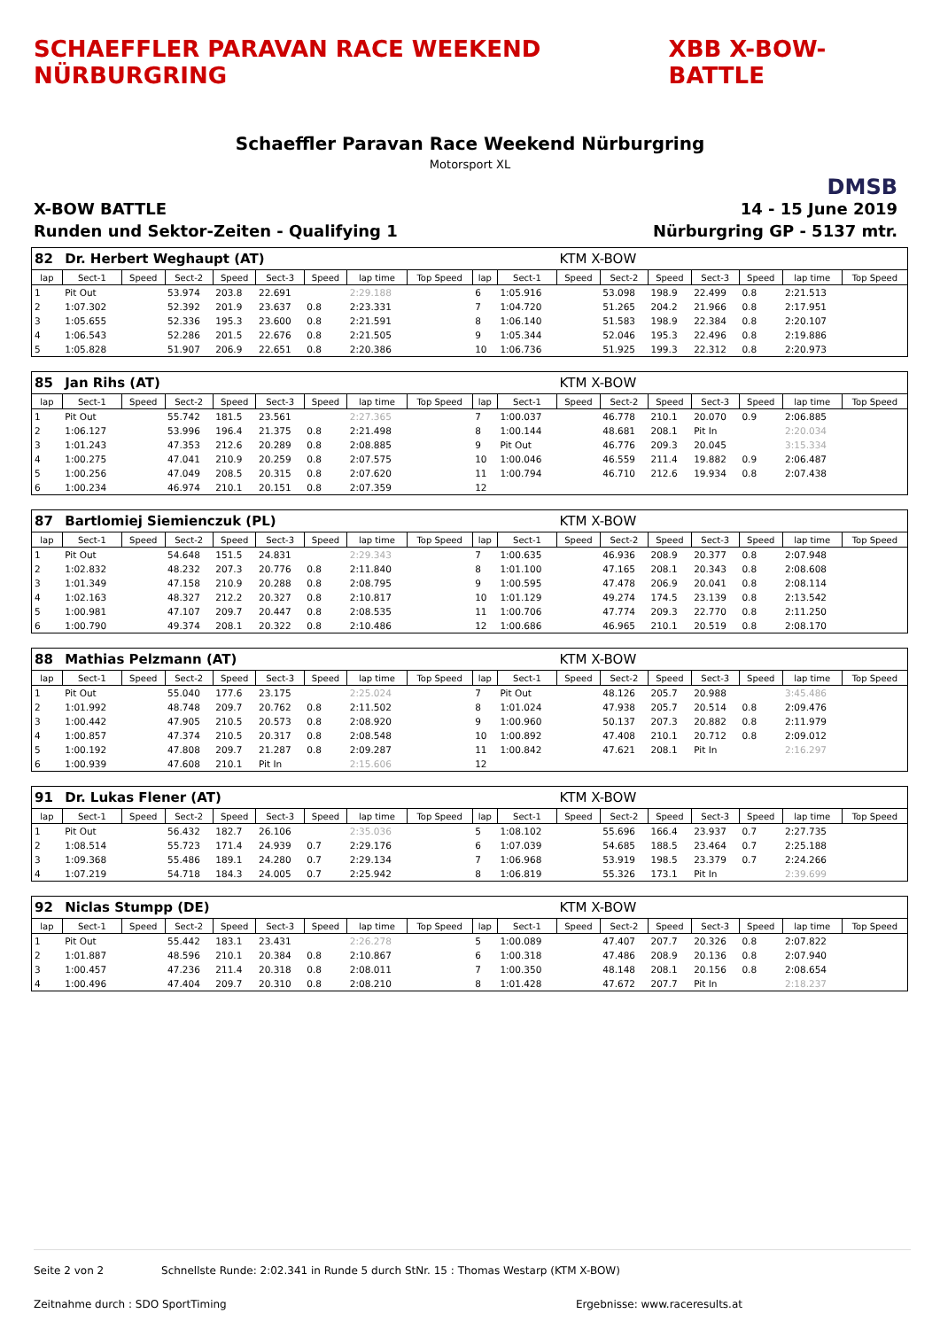SCHAEFFLER PARAVAN RACE WEEKEND NÜRBURGRING
XBB X-BOW-BATTLE
Schaeffler Paravan Race Weekend Nürburgring
Motorsport XL
DMSB
X-BOW BATTLE 14 - 15 June 2019
Runden und Sektor-Zeiten - Qualifying 1
Nürburgring GP - 5137 mtr.
| 82 | Dr. Herbert Weghaupt (AT) | | | | | | | | | | KTM X-BOW | | | | | | |
| lap | Sect-1 | Speed | Sect-2 | Speed | Sect-3 | Speed | lap time | Top Speed | lap | Sect-1 | Speed | Sect-2 | Speed | Sect-3 | Speed | lap time | Top Speed |
| 1 | Pit Out | | 53.974 | 203.8 | 22.691 | | 2:29.188 | | 6 | 1:05.916 | | 53.098 | 198.9 | 22.499 | 0.8 | 2:21.513 | |
| 2 | 1:07.302 | | 52.392 | 201.9 | 23.637 | 0.8 | 2:23.331 | | 7 | 1:04.720 | | 51.265 | 204.2 | 21.966 | 0.8 | 2:17.951 | |
| 3 | 1:05.655 | | 52.336 | 195.3 | 23.600 | 0.8 | 2:21.591 | | 8 | 1:06.140 | | 51.583 | 198.9 | 22.384 | 0.8 | 2:20.107 | |
| 4 | 1:06.543 | | 52.286 | 201.5 | 22.676 | 0.8 | 2:21.505 | | 9 | 1:05.344 | | 52.046 | 195.3 | 22.496 | 0.8 | 2:19.886 | |
| 5 | 1:05.828 | | 51.907 | 206.9 | 22.651 | 0.8 | 2:20.386 | | 10 | 1:06.736 | | 51.925 | 199.3 | 22.312 | 0.8 | 2:20.973 | |
| 85 | Jan Rihs (AT) | | | | | | | | | | KTM X-BOW | | | | | | |
| lap | Sect-1 | Speed | Sect-2 | Speed | Sect-3 | Speed | lap time | Top Speed | lap | Sect-1 | Speed | Sect-2 | Speed | Sect-3 | Speed | lap time | Top Speed |
| 1 | Pit Out | | 55.742 | 181.5 | 23.561 | | 2:27.365 | | 7 | 1:00.037 | | 46.778 | 210.1 | 20.070 | 0.9 | 2:06.885 | |
| 2 | 1:06.127 | | 53.996 | 196.4 | 21.375 | 0.8 | 2:21.498 | | 8 | 1:00.144 | | 48.681 | 208.1 | Pit In | | 2:20.034 | |
| 3 | 1:01.243 | | 47.353 | 212.6 | 20.289 | 0.8 | 2:08.885 | | 9 | Pit Out | | 46.776 | 209.3 | 20.045 | | 3:15.334 | |
| 4 | 1:00.275 | | 47.041 | 210.9 | 20.259 | 0.8 | 2:07.575 | | 10 | 1:00.046 | | 46.559 | 211.4 | 19.882 | 0.9 | 2:06.487 | |
| 5 | 1:00.256 | | 47.049 | 208.5 | 20.315 | 0.8 | 2:07.620 | | 11 | 1:00.794 | | 46.710 | 212.6 | 19.934 | 0.8 | 2:07.438 | |
| 6 | 1:00.234 | | 46.974 | 210.1 | 20.151 | 0.8 | 2:07.359 | | 12 | | | | | | | | |
| 87 | Bartlomiej Siemienczuk (PL) | | | | | | | | | | KTM X-BOW | | | | | | |
| lap | Sect-1 | Speed | Sect-2 | Speed | Sect-3 | Speed | lap time | Top Speed | lap | Sect-1 | Speed | Sect-2 | Speed | Sect-3 | Speed | lap time | Top Speed |
| 1 | Pit Out | | 54.648 | 151.5 | 24.831 | | 2:29.343 | | 7 | 1:00.635 | | 46.936 | 208.9 | 20.377 | 0.8 | 2:07.948 | |
| 2 | 1:02.832 | | 48.232 | 207.3 | 20.776 | 0.8 | 2:11.840 | | 8 | 1:01.100 | | 47.165 | 208.1 | 20.343 | 0.8 | 2:08.608 | |
| 3 | 1:01.349 | | 47.158 | 210.9 | 20.288 | 0.8 | 2:08.795 | | 9 | 1:00.595 | | 47.478 | 206.9 | 20.041 | 0.8 | 2:08.114 | |
| 4 | 1:02.163 | | 48.327 | 212.2 | 20.327 | 0.8 | 2:10.817 | | 10 | 1:01.129 | | 49.274 | 174.5 | 23.139 | 0.8 | 2:13.542 | |
| 5 | 1:00.981 | | 47.107 | 209.7 | 20.447 | 0.8 | 2:08.535 | | 11 | 1:00.706 | | 47.774 | 209.3 | 22.770 | 0.8 | 2:11.250 | |
| 6 | 1:00.790 | | 49.374 | 208.1 | 20.322 | 0.8 | 2:10.486 | | 12 | 1:00.686 | | 46.965 | 210.1 | 20.519 | 0.8 | 2:08.170 | |
| 88 | Mathias Pelzmann (AT) | | | | | | | | | | KTM X-BOW | | | | | | |
| lap | Sect-1 | Speed | Sect-2 | Speed | Sect-3 | Speed | lap time | Top Speed | lap | Sect-1 | Speed | Sect-2 | Speed | Sect-3 | Speed | lap time | Top Speed |
| 1 | Pit Out | | 55.040 | 177.6 | 23.175 | | 2:25.024 | | 7 | Pit Out | | 48.126 | 205.7 | 20.988 | | 3:45.486 | |
| 2 | 1:01.992 | | 48.748 | 209.7 | 20.762 | 0.8 | 2:11.502 | | 8 | 1:01.024 | | 47.938 | 205.7 | 20.514 | 0.8 | 2:09.476 | |
| 3 | 1:00.442 | | 47.905 | 210.5 | 20.573 | 0.8 | 2:08.920 | | 9 | 1:00.960 | | 50.137 | 207.3 | 20.882 | 0.8 | 2:11.979 | |
| 4 | 1:00.857 | | 47.374 | 210.5 | 20.317 | 0.8 | 2:08.548 | | 10 | 1:00.892 | | 47.408 | 210.1 | 20.712 | 0.8 | 2:09.012 | |
| 5 | 1:00.192 | | 47.808 | 209.7 | 21.287 | 0.8 | 2:09.287 | | 11 | 1:00.842 | | 47.621 | 208.1 | Pit In | | 2:16.297 | |
| 6 | 1:00.939 | | 47.608 | 210.1 | Pit In | | 2:15.606 | | 12 | | | | | | | | |
| 91 | Dr. Lukas Flener (AT) | | | | | | | | | | KTM X-BOW | | | | | | |
| lap | Sect-1 | Speed | Sect-2 | Speed | Sect-3 | Speed | lap time | Top Speed | lap | Sect-1 | Speed | Sect-2 | Speed | Sect-3 | Speed | lap time | Top Speed |
| 1 | Pit Out | | 56.432 | 182.7 | 26.106 | | 2:35.036 | | 5 | 1:08.102 | | 55.696 | 166.4 | 23.937 | 0.7 | 2:27.735 | |
| 2 | 1:08.514 | | 55.723 | 171.4 | 24.939 | 0.7 | 2:29.176 | | 6 | 1:07.039 | | 54.685 | 188.5 | 23.464 | 0.7 | 2:25.188 | |
| 3 | 1:09.368 | | 55.486 | 189.1 | 24.280 | 0.7 | 2:29.134 | | 7 | 1:06.968 | | 53.919 | 198.5 | 23.379 | 0.7 | 2:24.266 | |
| 4 | 1:07.219 | | 54.718 | 184.3 | 24.005 | 0.7 | 2:25.942 | | 8 | 1:06.819 | | 55.326 | 173.1 | Pit In | | 2:39.699 | |
| 92 | Niclas Stumpp (DE) | | | | | | | | | | KTM X-BOW | | | | | | |
| lap | Sect-1 | Speed | Sect-2 | Speed | Sect-3 | Speed | lap time | Top Speed | lap | Sect-1 | Speed | Sect-2 | Speed | Sect-3 | Speed | lap time | Top Speed |
| 1 | Pit Out | | 55.442 | 183.1 | 23.431 | | 2:26.278 | | 5 | 1:00.089 | | 47.407 | 207.7 | 20.326 | 0.8 | 2:07.822 | |
| 2 | 1:01.887 | | 48.596 | 210.1 | 20.384 | 0.8 | 2:10.867 | | 6 | 1:00.318 | | 47.486 | 208.9 | 20.136 | 0.8 | 2:07.940 | |
| 3 | 1:00.457 | | 47.236 | 211.4 | 20.318 | 0.8 | 2:08.011 | | 7 | 1:00.350 | | 48.148 | 208.1 | 20.156 | 0.8 | 2:08.654 | |
| 4 | 1:00.496 | | 47.404 | 209.7 | 20.310 | 0.8 | 2:08.210 | | 8 | 1:01.428 | | 47.672 | 207.7 | Pit In | | 2:18.237 | |
Seite 2 von 2 Schnellste Runde: 2:02.341 in Runde 5 durch StNr. 15 : Thomas Westarp (KTM X-BOW)
Zeitnahme durch : SDO SportTiming Ergebnisse: www.raceresults.at